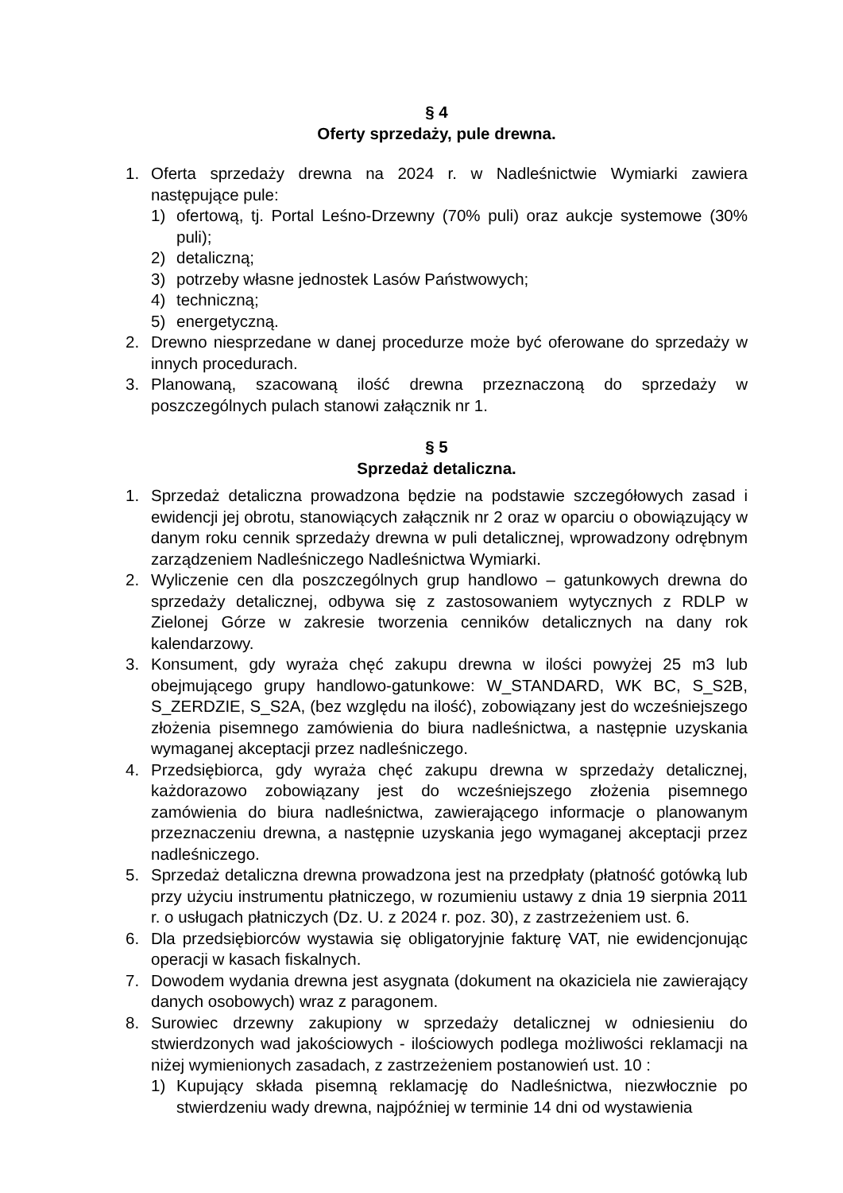§ 4
Oferty sprzedaży, pule drewna.
1. Oferta sprzedaży drewna na 2024 r. w Nadleśnictwie Wymiarki zawiera następujące pule:
1) ofertową, tj. Portal Leśno-Drzewny (70% puli) oraz aukcje systemowe (30% puli);
2) detaliczną;
3) potrzeby własne jednostek Lasów Państwowych;
4) techniczną;
5) energetyczną.
2. Drewno niesprzedane w danej procedurze może być oferowane do sprzedaży w innych procedurach.
3. Planowaną, szacowaną ilość drewna przeznaczoną do sprzedaży w poszczególnych pulach stanowi załącznik nr 1.
§ 5
Sprzedaż detaliczna.
1. Sprzedaż detaliczna prowadzona będzie na podstawie szczegółowych zasad i ewidencji jej obrotu, stanowiących załącznik nr 2 oraz w oparciu o obowiązujący w danym roku cennik sprzedaży drewna w puli detalicznej, wprowadzony odrębnym zarządzeniem Nadleśniczego Nadleśnictwa Wymiarki.
2. Wyliczenie cen dla poszczególnych grup handlowo – gatunkowych drewna do sprzedaży detalicznej, odbywa się z zastosowaniem wytycznych z RDLP w Zielonej Górze w zakresie tworzenia cenników detalicznych na dany rok kalendarzowy.
3. Konsument, gdy wyraża chęć zakupu drewna w ilości powyżej 25 m3 lub obejmującego grupy handlowo-gatunkowe: W_STANDARD, WK BC, S_S2B, S_ZERDZIE, S_S2A, (bez względu na ilość), zobowiązany jest do wcześniejszego złożenia pisemnego zamówienia do biura nadleśnictwa, a następnie uzyskania wymaganej akceptacji przez nadleśniczego.
4. Przedsiębiorca, gdy wyraża chęć zakupu drewna w sprzedaży detalicznej, każdorazowo zobowiązany jest do wcześniejszego złożenia pisemnego zamówienia do biura nadleśnictwa, zawierającego informacje o planowanym przeznaczeniu drewna, a następnie uzyskania jego wymaganej akceptacji przez nadleśniczego.
5. Sprzedaż detaliczna drewna prowadzona jest na przedpłaty (płatność gotówką lub przy użyciu instrumentu płatniczego, w rozumieniu ustawy z dnia 19 sierpnia 2011 r. o usługach płatniczych (Dz. U. z 2024 r. poz. 30), z zastrzeżeniem ust. 6.
6. Dla przedsiębiorców wystawia się obligatoryjnie fakturę VAT, nie ewidencjonując operacji w kasach fiskalnych.
7. Dowodem wydania drewna jest asygnata (dokument na okaziciela nie zawierający danych osobowych) wraz z paragonem.
8. Surowiec drzewny zakupiony w sprzedaży detalicznej w odniesieniu do stwierdzonych wad jakościowych - ilościowych podlega możliwości reklamacji na niżej wymienionych zasadach, z zastrzeżeniem postanowień ust. 10 :
1) Kupujący składa pisemną reklamację do Nadleśnictwa, niezwłocznie po stwierdzeniu wady drewna, najpóźniej w terminie 14 dni od wystawienia